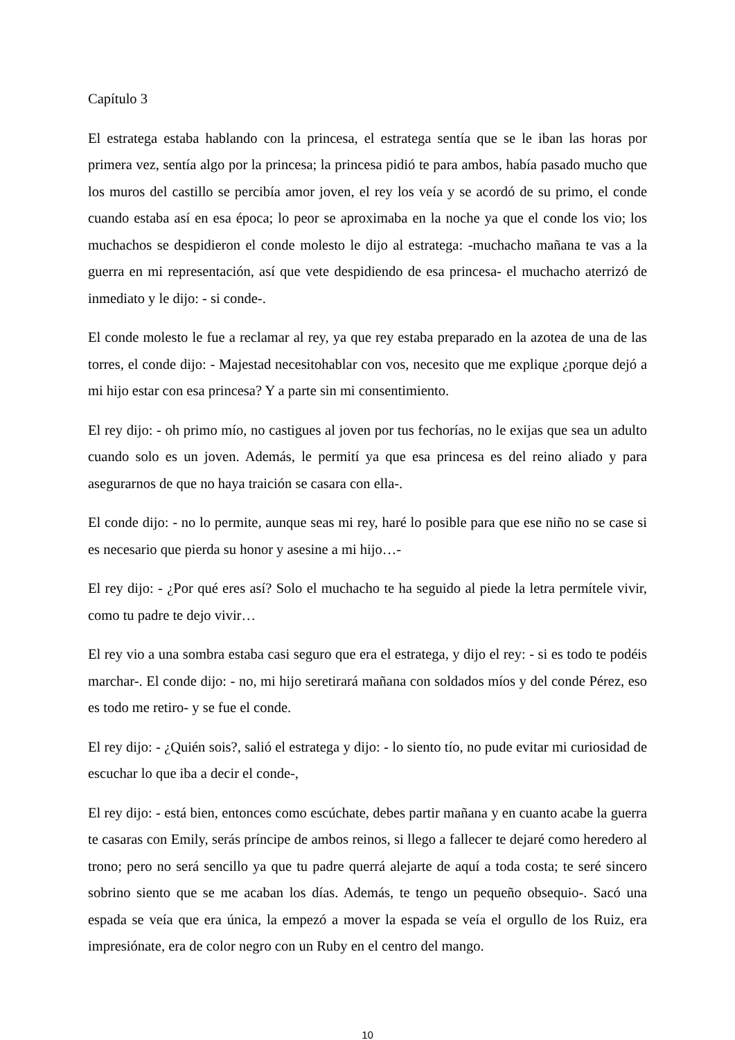Capítulo 3
El estratega estaba hablando con la princesa, el estratega sentía que se le iban las horas por primera vez, sentía algo por la princesa; la princesa pidió te para ambos, había pasado mucho que los muros del castillo se percibía amor joven, el rey los veía y se acordó de su primo, el conde cuando estaba así en esa época; lo peor se aproximaba en la noche ya que el conde los vio; los muchachos se despidieron el conde molesto le dijo al estratega: -muchacho mañana te vas a la guerra en mi representación, así que vete despidiendo de esa princesa- el muchacho aterrizó de inmediato y le dijo: - si conde-.
El conde molesto le fue a reclamar al rey, ya que rey estaba preparado en la azotea de una de las torres, el conde dijo: - Majestad necesitohablar con vos, necesito que me explique ¿porque dejó a mi hijo estar con esa princesa? Y a parte sin mi consentimiento.
El rey dijo: - oh primo mío, no castigues al joven por tus fechorías, no le exijas que sea un adulto cuando solo es un joven. Además, le permití ya que esa princesa es del reino aliado y para asegurarnos de que no haya traición se casara con ella-.
El conde dijo: - no lo permite, aunque seas mi rey, haré lo posible para que ese niño no se case si es necesario que pierda su honor y asesine a mi hijo…-
El rey dijo: - ¿Por qué eres así? Solo el muchacho te ha seguido al piede la letra permítele vivir, como tu padre te dejo vivir…
El rey vio a una sombra estaba casi seguro que era el estratega, y dijo el rey: - si es todo te podéis marchar-. El conde dijo: - no, mi hijo seretirará mañana con soldados míos y del conde Pérez, eso es todo me retiro- y se fue el conde.
El rey dijo: - ¿Quién sois?, salió el estratega y dijo: - lo siento tío, no pude evitar mi curiosidad de escuchar lo que iba a decir el conde-,
El rey dijo: - está bien, entonces como escúchate, debes partir mañana y en cuanto acabe la guerra te casaras con Emily, serás príncipe de ambos reinos, si llego a fallecer te dejaré como heredero al trono; pero no será sencillo ya que tu padre querrá alejarte de aquí a toda costa; te seré sincero sobrino siento que se me acaban los días. Además, te tengo un pequeño obsequio-. Sacó una espada se veía que era única, la empezó a mover la espada se veía el orgullo de los Ruiz, era impresiónate, era de color negro con un Ruby en el centro del mango.
10